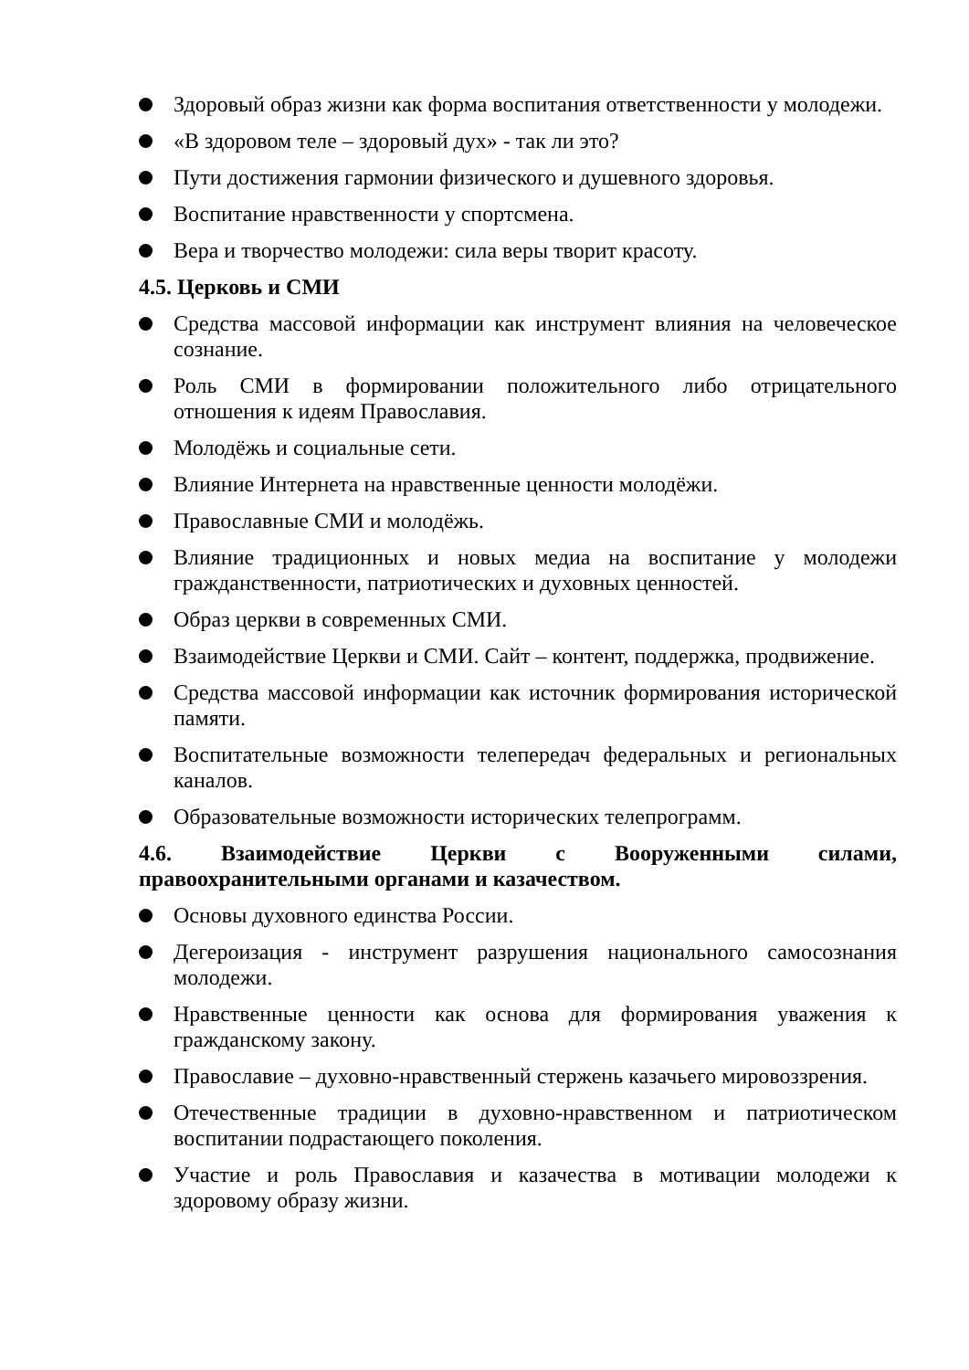Здоровый образ жизни как форма воспитания ответственности у молодежи.
«В здоровом теле – здоровый дух» - так ли это?
Пути достижения гармонии физического и душевного здоровья.
Воспитание нравственности у спортсмена.
Вера и творчество молодежи: сила веры творит красоту.
4.5. Церковь и СМИ
Средства массовой информации как инструмент влияния на человеческое сознание.
Роль СМИ в формировании положительного либо отрицательного отношения к идеям Православия.
Молодёжь и социальные сети.
Влияние Интернета на нравственные ценности молодёжи.
Православные СМИ и молодёжь.
Влияние традиционных и новых медиа на воспитание у молодежи гражданственности, патриотических и духовных ценностей.
Образ церкви в современных СМИ.
Взаимодействие Церкви и СМИ. Сайт – контент, поддержка, продвижение.
Средства массовой информации как источник формирования исторической памяти.
Воспитательные возможности телепередач федеральных и региональных каналов.
Образовательные возможности исторических телепрограмм.
4.6. Взаимодействие Церкви с Вооруженными силами, правоохранительными органами и казачеством.
Основы духовного единства России.
Дегероизация - инструмент разрушения национального самосознания молодежи.
Нравственные ценности как основа для формирования уважения к гражданскому закону.
Православие – духовно-нравственный стержень казачьего мировоззрения.
Отечественные традиции в духовно-нравственном и патриотическом воспитании подрастающего поколения.
Участие и роль Православия и казачества в мотивации молодежи к здоровому образу жизни.